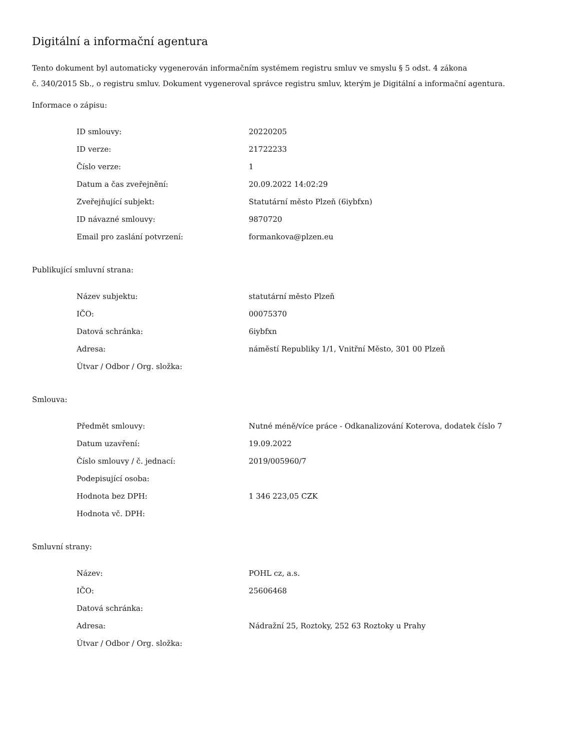Digitální a informační agentura
Tento dokument byl automaticky vygenerován informačním systémem registru smluv ve smyslu § 5 odst. 4 zákona
č. 340/2015 Sb., o registru smluv. Dokument vygeneroval správce registru smluv, kterým je Digitální a informační agentura.
Informace o zápisu:
| ID smlouvy: | 20220205 |
| ID verze: | 21722233 |
| Číslo verze: | 1 |
| Datum a čas zveřejnění: | 20.09.2022 14:02:29 |
| Zveřejňující subjekt: | Statutární město Plzeň (6iybfxn) |
| ID návazné smlouvy: | 9870720 |
| Email pro zaslání potvrzení: | formankova@plzen.eu |
Publikující smluvní strana:
| Název subjektu: | statutární město Plzeň |
| IČO: | 00075370 |
| Datová schránka: | 6iybfxn |
| Adresa: | náměstí Republiky 1/1, Vnitřní Město, 301 00 Plzeň |
| Útvar / Odbor / Org. složka: | |
Smlouva:
| Předmět smlouvy: | Nutné méně/více práce - Odkanalizování Koterova, dodatek číslo 7 |
| Datum uzavření: | 19.09.2022 |
| Číslo smlouvy / č. jednací: | 2019/005960/7 |
| Podepisující osoba: | |
| Hodnota bez DPH: | 1 346 223,05 CZK |
| Hodnota vč. DPH: | |
Smluvní strany:
| Název: | POHL cz, a.s. |
| IČO: | 25606468 |
| Datová schránka: | |
| Adresa: | Nádražní 25, Roztoky, 252 63 Roztoky u Prahy |
| Útvar / Odbor / Org. složka: | |